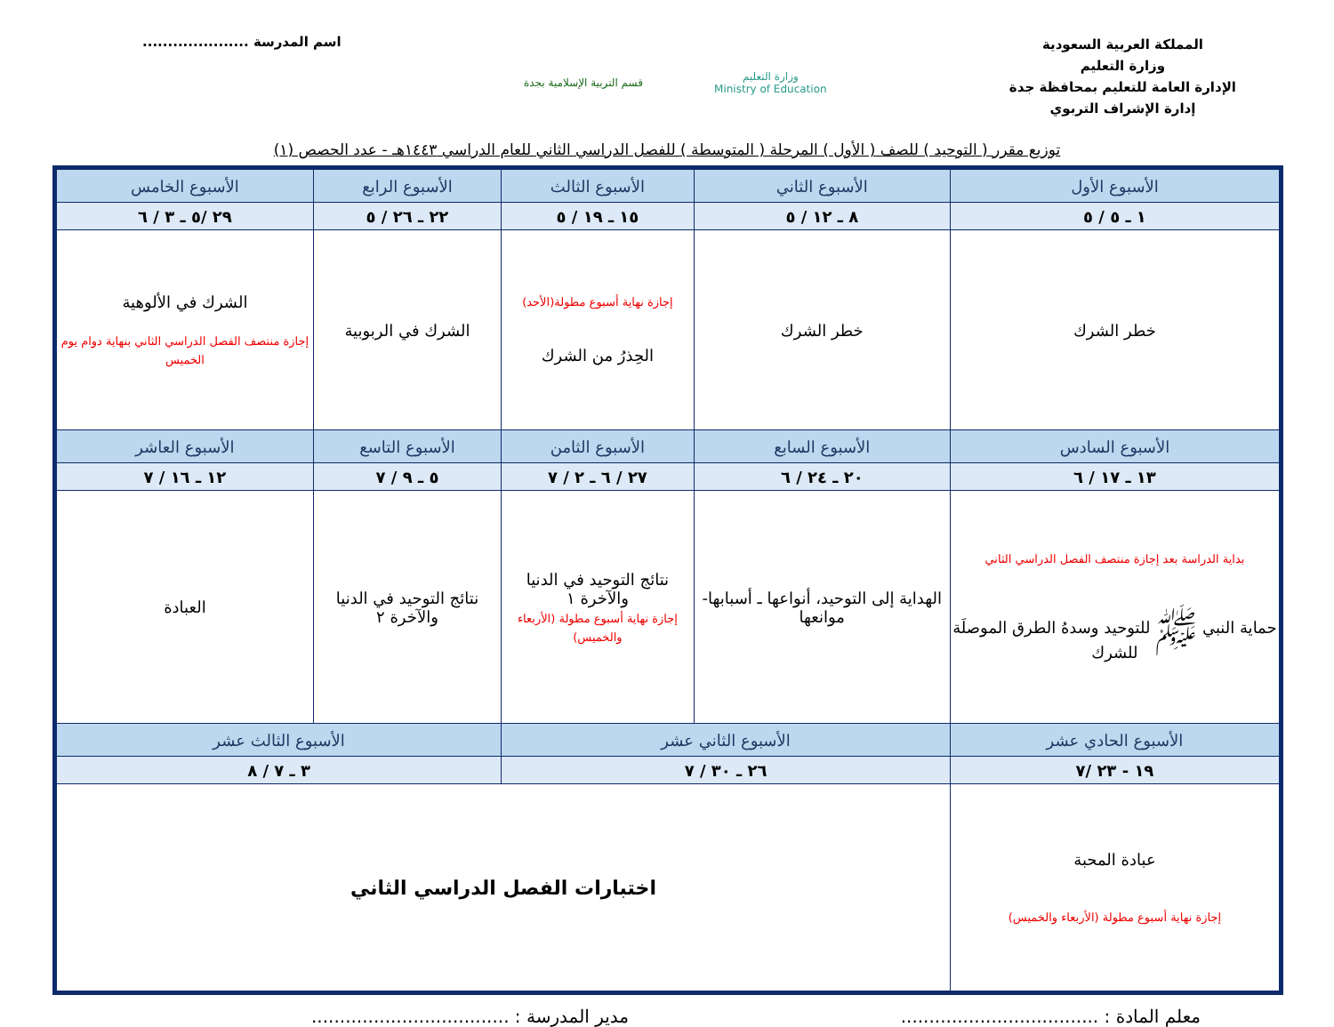المملكة العربية السعودية
وزارة التعليم
الإدارة العامة للتعليم بمحافظة جدة
إدارة الإشراف التربوي
قسم التربية الإسلامية بجدة
وزارة التعليم
Ministry of Education
اسم المدرسة .....................
توزيع مقرر ( التوحيد ) للصف ( الأول ) المرحلة ( المتوسطة ) للفصل الدراسي الثاني للعام الدراسي ١٤٤٣هـ - عدد الحصص (١)
| الأسبوع الأول | الأسبوع الثاني | الأسبوع الثالث | الأسبوع الرابع | الأسبوع الخامس |
| --- | --- | --- | --- | --- |
| ١ ـ ٥ / ٥ | ٨ ـ ١٢ / ٥ | ١٥ ـ ١٩ / ٥ | ٢٢ ـ ٢٦ / ٥ | ٢٩ /٥ ـ ٣ / ٦ |
| خطر الشرك | خطر الشرك | إجازة نهاية أسبوع مطولة(الأحد) الحِذرُ من الشرك | الشرك في الربوبية | الشرك في الألوهية إجازة منتصف الفصل الدراسي الثاني بنهاية دوام يوم الخميس |
| الأسبوع السادس | الأسبوع السابع | الأسبوع الثامن | الأسبوع التاسع | الأسبوع العاشر |
| ١٣ ـ ١٧ / ٦ | ٢٠ ـ ٢٤ / ٦ | ٢٧ / ٦ ـ ٢ / ٧ | ٥ ـ ٩ / ٧ | ١٢ ـ ١٦ / ٧ |
| بداية الدراسة بعد إجازة منتصف الفصل الدراسي الثاني حماية النبي ﷺ للتوحيد وسدهُ الطرق الموصلَة للشرك | الهداية إلى التوحيد، أنواعها ـ أسبابها- موانعها | نتائج التوحيد في الدنيا والآخرة ١ إجازة نهاية أسبوع مطولة (الأربعاء والخميس) | نتائج التوحيد في الدنيا والآخرة ٢ | العبادة |
| الأسبوع الحادي عشر | الأسبوع الثاني عشر | | الأسبوع الثالث عشر | |
| ١٩ - ٢٣ /٧ | ٢٦ ـ ٣٠ / ٧ | | ٣ ـ ٧ / ٨ | |
| عبادة المحبة إجازة نهاية أسبوع مطولة (الأربعاء والخميس) | اختبارات الفصل الدراسي الثاني | | | |
معلم المادة : ...................................
مدير المدرسة : ...................................